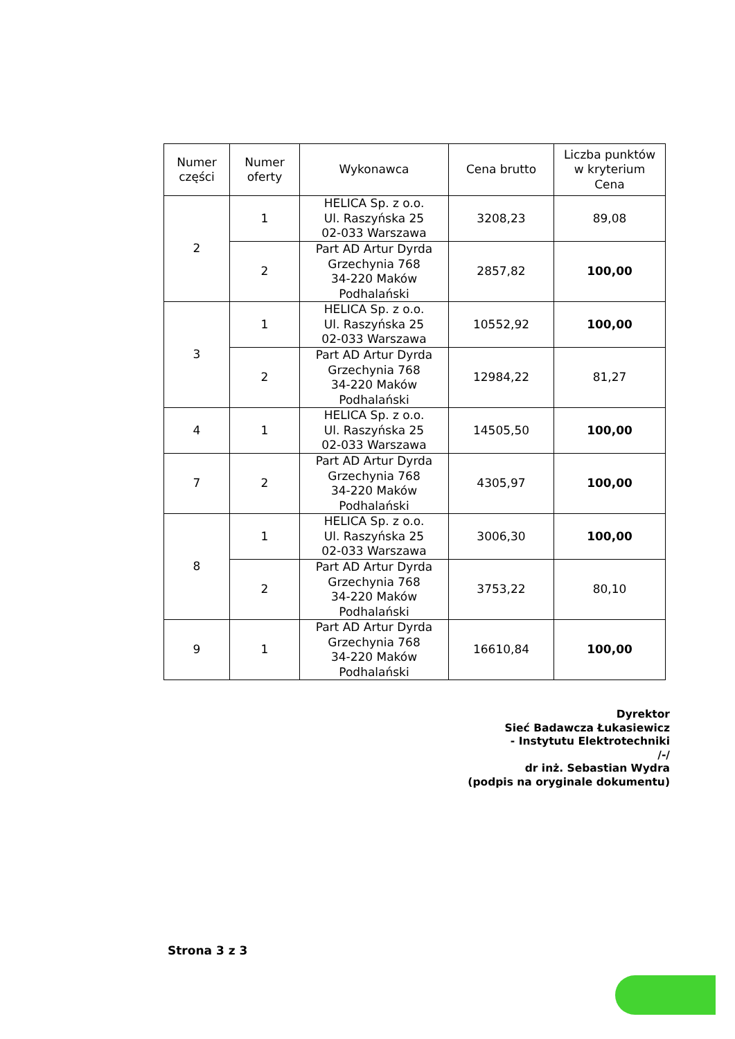| Numer części | Numer oferty | Wykonawca | Cena brutto | Liczba punktów w kryterium Cena |
| --- | --- | --- | --- | --- |
| 2 | 1 | HELICA Sp. z o.o. Ul. Raszyńska 25 02-033 Warszawa | 3208,23 | 89,08 |
| | 2 | Part AD Artur Dyrda Grzechynia 768 34-220 Maków Podhalański | 2857,82 | 100,00 |
| 3 | 1 | HELICA Sp. z o.o. Ul. Raszyńska 25 02-033 Warszawa | 10552,92 | 100,00 |
| | 2 | Part AD Artur Dyrda Grzechynia 768 34-220 Maków Podhalański | 12984,22 | 81,27 |
| 4 | 1 | HELICA Sp. z o.o. Ul. Raszyńska 25 02-033 Warszawa | 14505,50 | 100,00 |
| 7 | 2 | Part AD Artur Dyrda Grzechynia 768 34-220 Maków Podhalański | 4305,97 | 100,00 |
| 8 | 1 | HELICA Sp. z o.o. Ul. Raszyńska 25 02-033 Warszawa | 3006,30 | 100,00 |
| | 2 | Part AD Artur Dyrda Grzechynia 768 34-220 Maków Podhalański | 3753,22 | 80,10 |
| 9 | 1 | Part AD Artur Dyrda Grzechynia 768 34-220 Maków Podhalański | 16610,84 | 100,00 |
Dyrektor
Sieć Badawcza Łukasiewicz
- Instytutu Elektrotechniki
/-/
dr inż. Sebastian Wydra
(podpis na oryginale dokumentu)
Strona 3 z 3